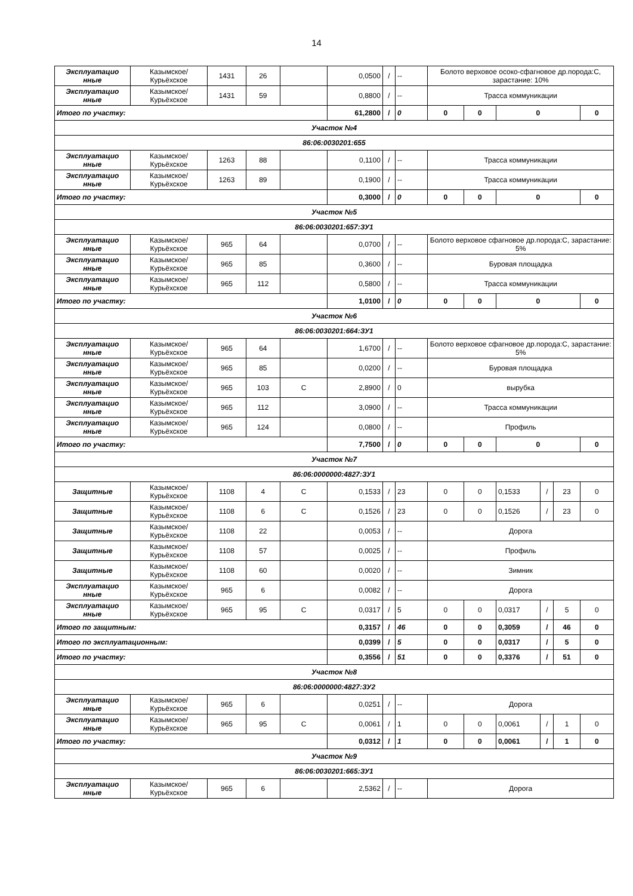14
| Эксплуатацио нные | Казымское/ Курьёхское | 1431 | 26 | | 0,0500 | / | -- | Болото верховое осоко-сфагновое др.порода:С, зарастание: 10% | | | | | |
| Эксплуатацио нные | Казымское/ Курьёхское | 1431 | 59 | | 0,8800 | / | -- | Трасса коммуникации | | | | | |
| Итого по участку: | | | | | 61,2800 | / | 0 | 0 | 0 | 0 | | | 0 |
| Участок №4 | | | | | | | | | | | | | |
| 86:06:0030201:655 | | | | | | | | | | | | | |
| Эксплуатацио нные | Казымское/ Курьёхское | 1263 | 88 | | 0,1100 | / | -- | Трасса коммуникации | | | | | |
| Эксплуатацио нные | Казымское/ Курьёхское | 1263 | 89 | | 0,1900 | / | -- | Трасса коммуникации | | | | | |
| Итого по участку: | | | | | 0,3000 | / | 0 | 0 | 0 | 0 | | | 0 |
| Участок №5 | | | | | | | | | | | | | |
| 86:06:0030201:657:ЗУ1 | | | | | | | | | | | | | |
| Эксплуатацио нные | Казымское/ Курьёхское | 965 | 64 | | 0,0700 | / | -- | Болото верховое сфагновое др.порода:С, зарастание: 5% | | | | | |
| Эксплуатацио нные | Казымское/ Курьёхское | 965 | 85 | | 0,3600 | / | -- | Буровая площадка | | | | | |
| Эксплуатацио нные | Казымское/ Курьёхское | 965 | 112 | | 0,5800 | / | -- | Трасса коммуникации | | | | | |
| Итого по участку: | | | | | 1,0100 | / | 0 | 0 | 0 | 0 | | | 0 |
| Участок №6 | | | | | | | | | | | | | |
| 86:06:0030201:664:ЗУ1 | | | | | | | | | | | | | |
| Эксплуатацио нные | Казымское/ Курьёхское | 965 | 64 | | 1,6700 | / | -- | Болото верховое сфагновое др.порода:С, зарастание: 5% | | | | | |
| Эксплуатацио нные | Казымское/ Курьёхское | 965 | 85 | | 0,0200 | / | -- | Буровая площадка | | | | | |
| Эксплуатацио нные | Казымское/ Курьёхское | 965 | 103 | С | 2,8900 | / | 0 | вырубка | | | | | |
| Эксплуатацио нные | Казымское/ Курьёхское | 965 | 112 | | 3,0900 | / | -- | Трасса коммуникации | | | | | |
| Эксплуатацио нные | Казымское/ Курьёхское | 965 | 124 | | 0,0800 | / | -- | Профиль | | | | | |
| Итого по участку: | | | | | 7,7500 | / | 0 | 0 | 0 | 0 | | | 0 |
| Участок №7 | | | | | | | | | | | | | |
| 86:06:0000000:4827:ЗУ1 | | | | | | | | | | | | | |
| Защитные | Казымское/ Курьёхское | 1108 | 4 | С | 0,1533 | / | 23 | 0 | 0 | 0,1533 | / | 23 | 0 |
| Защитные | Казымское/ Курьёхское | 1108 | 6 | С | 0,1526 | / | 23 | 0 | 0 | 0,1526 | / | 23 | 0 |
| Защитные | Казымское/ Курьёхское | 1108 | 22 | | 0,0053 | / | -- | Дорога | | | | | |
| Защитные | Казымское/ Курьёхское | 1108 | 57 | | 0,0025 | / | -- | Профиль | | | | | |
| Защитные | Казымское/ Курьёхское | 1108 | 60 | | 0,0020 | / | -- | Зимник | | | | | |
| Эксплуатацио нные | Казымское/ Курьёхское | 965 | 6 | | 0,0082 | / | -- | Дорога | | | | | |
| Эксплуатацио нные | Казымское/ Курьёхское | 965 | 95 | С | 0,0317 | / | 5 | 0 | 0 | 0,0317 | / | 5 | 0 |
| Итого по защитным: | | | | | 0,3157 | / | 46 | 0 | 0 | 0,3059 | / | 46 | 0 |
| Итого по эксплуатационным: | | | | | 0,0399 | / | 5 | 0 | 0 | 0,0317 | / | 5 | 0 |
| Итого по участку: | | | | | 0,3556 | / | 51 | 0 | 0 | 0,3376 | / | 51 | 0 |
| Участок №8 | | | | | | | | | | | | | |
| 86:06:0000000:4827:ЗУ2 | | | | | | | | | | | | | |
| Эксплуатацио нные | Казымское/ Курьёхское | 965 | 6 | | 0,0251 | / | -- | Дорога | | | | | |
| Эксплуатацио нные | Казымское/ Курьёхское | 965 | 95 | С | 0,0061 | / | 1 | 0 | 0 | 0,0061 | / | 1 | 0 |
| Итого по участку: | | | | | 0,0312 | / | 1 | 0 | 0 | 0,0061 | / | 1 | 0 |
| Участок №9 | | | | | | | | | | | | | |
| 86:06:0030201:665:ЗУ1 | | | | | | | | | | | | | |
| Эксплуатацио нные | Казымское/ Курьёхское | 965 | 6 | | 2,5362 | / | -- | Дорога | | | | | |